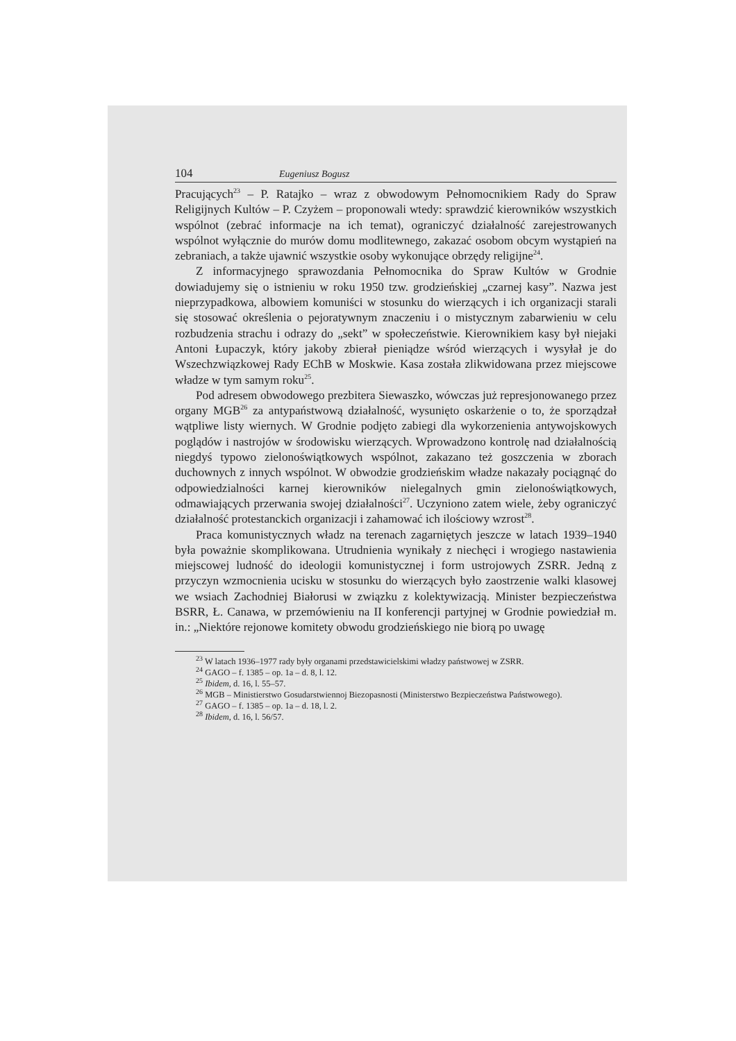104 Eugeniusz Bogusz
Pracujących<sup>23</sup> – P. Ratajko – wraz z obwodowym Pełnomocnikiem Rady do Spraw Religijnych Kultów – P. Czyżem – proponowali wtedy: sprawdzić kierowników wszystkich wspólnot (zebrać informacje na ich temat), ograniczyć działalność zarejestrowanych wspólnot wyłącznie do murów domu modlitewnego, zakazać osobom obcym wystąpień na zebraniach, a także ujawnić wszystkie osoby wykonujące obrzędy religijne<sup>24</sup>.
Z informacyjnego sprawozdania Pełnomocnika do Spraw Kultów w Grodnie dowiadujemy się o istnieniu w roku 1950 tzw. grodzieńskiej „czarnej kasy”. Nazwa jest nieprzypadkowa, albowiem komuniści w stosunku do wierzących i ich organizacji starali się stosować określenia o pejoratywnym znaczeniu i o mistycznym zabarwieniu w celu rozbudzenia strachu i odrazy do „sekt” w społeczeństwie. Kierownikiem kasy był niejaki Antoni Łupaczyk, który jakoby zbierał pieniądze wśród wierzących i wysyłał je do Wszechzwiązkowej Rady EChB w Moskwie. Kasa została zlikwidowana przez miejscowe władze w tym samym roku<sup>25</sup>.
Pod adresem obwodowego prezbitera Siewaszko, wówczas już represjonowanego przez organy MGB<sup>26</sup> za antypaństwową działalność, wysunięto oskarżenie o to, że sporządzał wątpliwe listy wiernych. W Grodnie podjęto zabiegi dla wykorzenienia antywojskowych poglądów i nastrojów w środowisku wierzących. Wprowadzono kontrolę nad działalnością niegdyś typowo zielonoświątkowych wspólnot, zakazano też goszczenia w zborach duchownych z innych wspólnot. W obwodzie grodzieńskim władze nakazały pociągnąć do odpowiedzialności karnej kierowników nielegalnych gmin zielonoświątkowych, odmawiających przerwania swojej działalności<sup>27</sup>. Uczyniono zatem wiele, żeby ograniczyć działalność protestanckich organizacji i zahamować ich ilościowy wzrost<sup>28</sup>.
Praca komunistycznych władz na terenach zagarniętych jeszcze w latach 1939–1940 była poważnie skomplikowana. Utrudnienia wynikały z niechęci i wrogiego nastawienia miejscowej ludność do ideologii komunistycznej i form ustrojowych ZSRR. Jedną z przyczyn wzmocnienia ucisku w stosunku do wierzących było zaostrzenie walki klasowej we wsiach Zachodniej Białorusi w związku z kolektywizacją. Minister bezpieczeństwa BSRR, Ł. Canawa, w przemówieniu na II konferencji partyjnej w Grodnie powiedział m. in.: „Niektóre rejonowe komitety obwodu grodzieńskiego nie biorą po uwagę
<sup>23</sup> W latach 1936–1977 rady były organami przedstawicielskimi władzy państwowej w ZSRR.
<sup>24</sup> GAGO – f. 1385 – op. 1a – d. 8, l. 12.
<sup>25</sup> Ibidem, d. 16, l. 55–57.
<sup>26</sup> MGB – Ministierstwo Gosudarstwiennoj Biezopasnosti (Ministerstwo Bezpieczeństwa Państwowego).
<sup>27</sup> GAGO – f. 1385 – op. 1a – d. 18, l. 2.
<sup>28</sup> Ibidem, d. 16, l. 56/57.